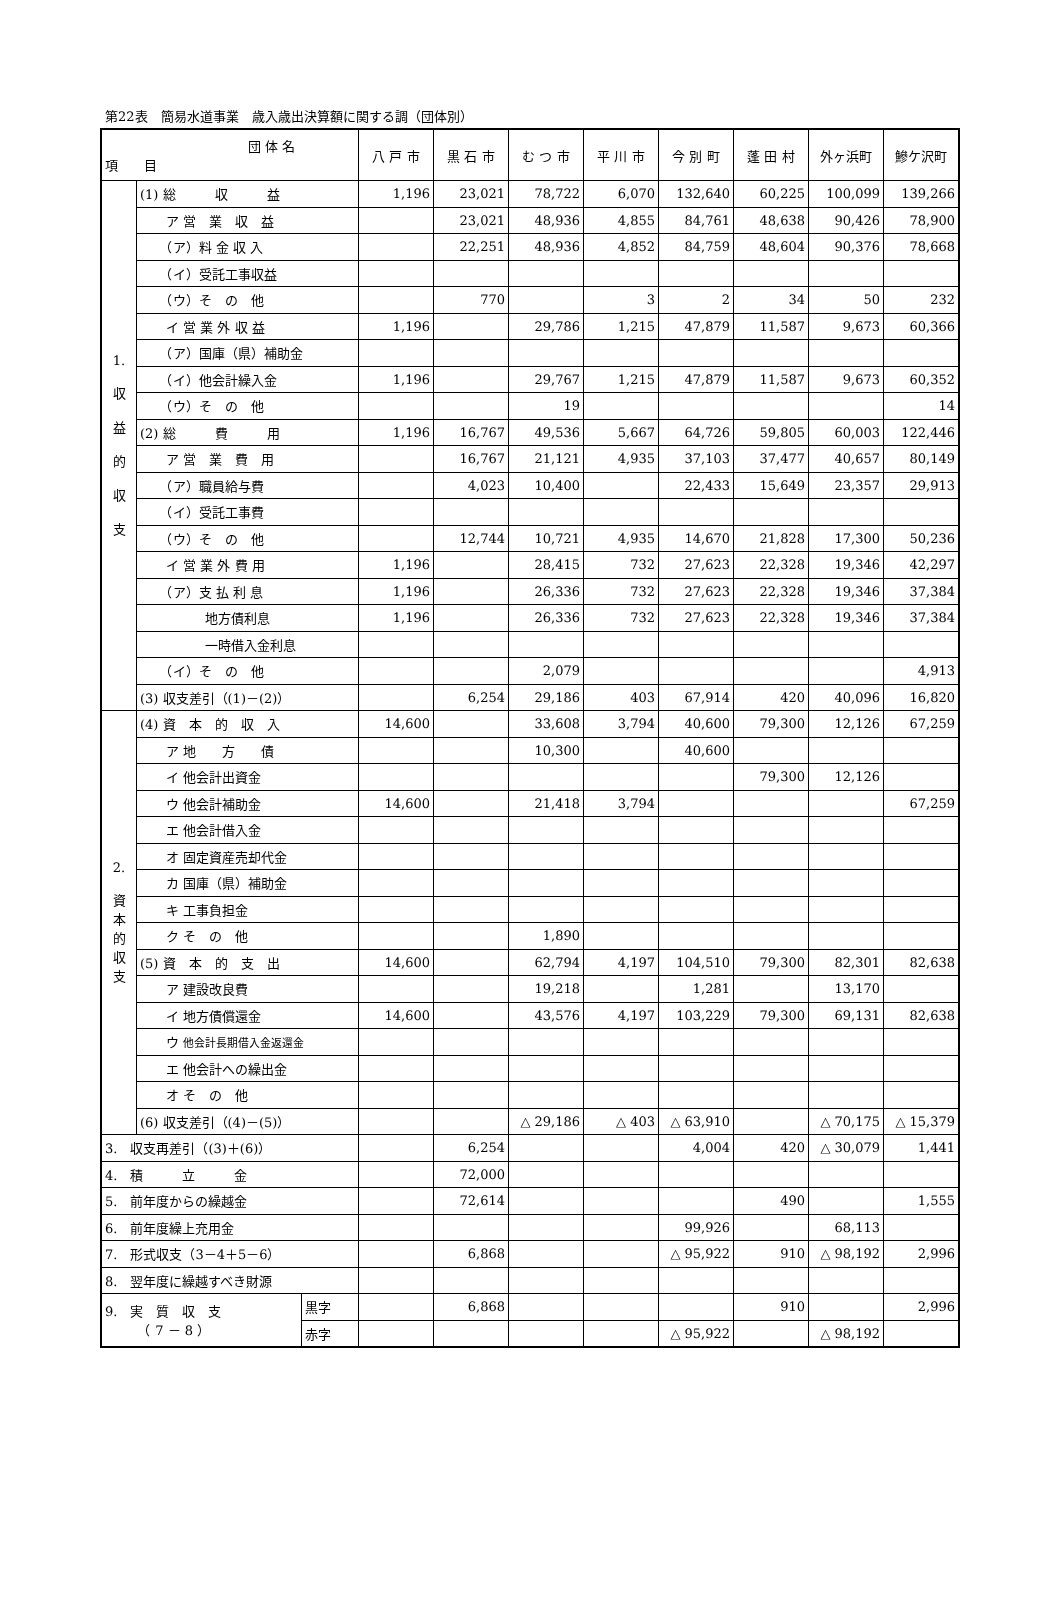第22表　簡易水道事業　歳入歳出決算額に関する調（団体別）
| 団 体 名 項 目 | | | 八 戸 市 | 黒 石 市 | む つ 市 | 平 川 市 | 今 別 町 | 蓬 田 村 | 外ヶ浜町 | 鰺ケ沢町 |
| --- | --- | --- | --- | --- | --- | --- | --- | --- | --- | --- |
| 1. 収 益 的 収 支 | (1) 総 収 益 | | 1,196 | 23,021 | 78,722 | 6,070 | 132,640 | 60,225 | 100,099 | 139,266 |
| | ア 営 業 収 益 | | | 23,021 | 48,936 | 4,855 | 84,761 | 48,638 | 90,426 | 78,900 |
| | （ア）料 金 収 入 | | | 22,251 | 48,936 | 4,852 | 84,759 | 48,604 | 90,376 | 78,668 |
| | （イ）受託工事収益 | | | | | | | | | |
| | （ウ）そ の 他 | | | 770 | | 3 | 2 | 34 | 50 | 232 |
| | イ 営 業 外 収 益 | | 1,196 | | 29,786 | 1,215 | 47,879 | 11,587 | 9,673 | 60,366 |
| | （ア）国庫（県）補助金 | | | | | | | | | |
| | （イ）他会計繰入金 | | 1,196 | | 29,767 | 1,215 | 47,879 | 11,587 | 9,673 | 60,352 |
| | （ウ）そ の 他 | | | | 19 | | | | | 14 |
| | (2) 総 費 用 | | 1,196 | 16,767 | 49,536 | 5,667 | 64,726 | 59,805 | 60,003 | 122,446 |
| | ア 営 業 費 用 | | | 16,767 | 21,121 | 4,935 | 37,103 | 37,477 | 40,657 | 80,149 |
| | （ア）職員給与費 | | | 4,023 | 10,400 | | 22,433 | 15,649 | 23,357 | 29,913 |
| | （イ）受託工事費 | | | | | | | | | |
| | （ウ）そ の 他 | | | 12,744 | 10,721 | 4,935 | 14,670 | 21,828 | 17,300 | 50,236 |
| | イ 営 業 外 費 用 | | 1,196 | | 28,415 | 732 | 27,623 | 22,328 | 19,346 | 42,297 |
| | （ア）支 払 利 息 | | 1,196 | | 26,336 | 732 | 27,623 | 22,328 | 19,346 | 37,384 |
| | 地方債利息 | | 1,196 | | 26,336 | 732 | 27,623 | 22,328 | 19,346 | 37,384 |
| | 一時借入金利息 | | | | | | | | | |
| | （イ）そ の 他 | | | | 2,079 | | | | | 4,913 |
| | (3) 収支差引（(1)－(2)） | | | 6,254 | 29,186 | 403 | 67,914 | 420 | 40,096 | 16,820 |
| 2. 資 本 的 収 支 | (4) 資 本 的 収 入 | | 14,600 | | 33,608 | 3,794 | 40,600 | 79,300 | 12,126 | 67,259 |
| | ア 地 方 債 | | | | 10,300 | | 40,600 | | | |
| | イ 他会計出資金 | | | | | | | 79,300 | 12,126 | |
| | ウ 他会計補助金 | | 14,600 | | 21,418 | 3,794 | | | | 67,259 |
| | エ 他会計借入金 | | | | | | | | | |
| | オ 固定資産売却代金 | | | | | | | | | |
| | カ 国庫（県）補助金 | | | | | | | | | |
| | キ 工事負担金 | | | | | | | | | |
| | ク そ の 他 | | | | 1,890 | | | | | |
| | (5) 資 本 的 支 出 | | 14,600 | | 62,794 | 4,197 | 104,510 | 79,300 | 82,301 | 82,638 |
| | ア 建設改良費 | | | | 19,218 | | 1,281 | | 13,170 | |
| | イ 地方債償還金 | | 14,600 | | 43,576 | 4,197 | 103,229 | 79,300 | 69,131 | 82,638 |
| | ウ 他会計長期借入金返還金 | | | | | | | | | |
| | エ 他会計への繰出金 | | | | | | | | | |
| | オ そ の 他 | | | | | | | | | |
| | (6) 収支差引（(4)－(5)） | | | | △ 29,186 | △ 403 | △ 63,910 | | △ 70,175 | △ 15,379 |
| 3. 収支再差引（(3)＋(6)） | | | | 6,254 | | | 4,004 | 420 | △ 30,079 | 1,441 |
| 4. 積 立 金 | | | | 72,000 | | | | | | |
| 5. 前年度からの繰越金 | | | | 72,614 | | | | 490 | | 1,555 |
| 6. 前年度繰上充用金 | | | | | | | 99,926 | | 68,113 | |
| 7. 形式収支（3－4＋5－6） | | | | 6,868 | | | △ 95,922 | 910 | △ 98,192 | 2,996 |
| 8. 翌年度に繰越すべき財源 | | | | | | | | | | |
| 9. 実 質 収 支 （ 7 － 8 ） | | 黒字 | | 6,868 | | | | 910 | | 2,996 |
| | | 赤字 | | | | | △ 95,922 | | △ 98,192 | |